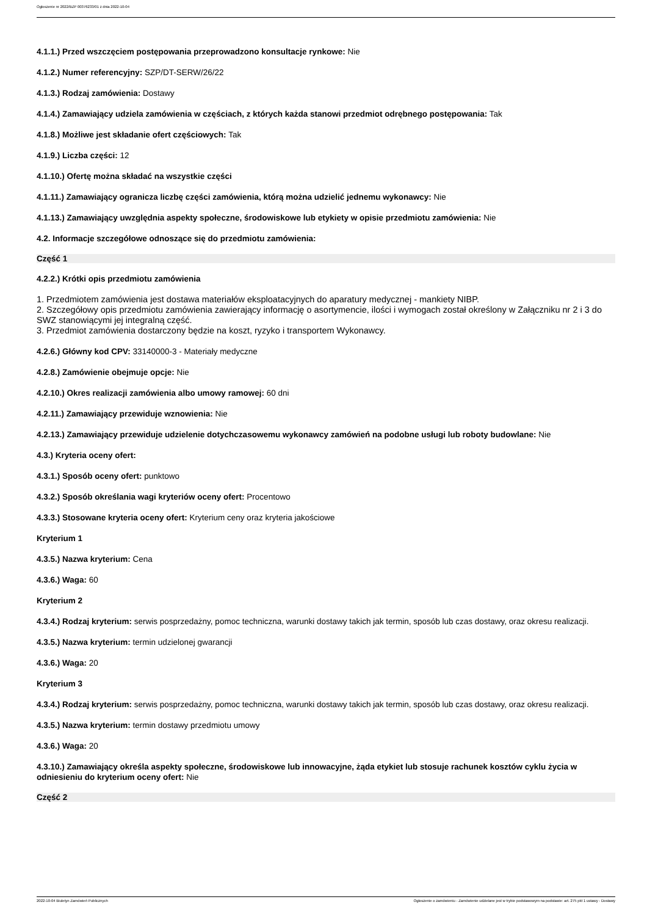Ogłoszenie nr 2022/BZP 00376233/01 z dnia 2022-10-04
4.1.1.) Przed wszczęciem postępowania przeprowadzono konsultacje rynkowe: Nie
4.1.2.) Numer referencyjny: SZP/DT-SERW/26/22
4.1.3.) Rodzaj zamówienia: Dostawy
4.1.4.) Zamawiający udziela zamówienia w częściach, z których każda stanowi przedmiot odrębnego postępowania: Tak
4.1.8.) Możliwe jest składanie ofert częściowych: Tak
4.1.9.) Liczba części: 12
4.1.10.) Ofertę można składać na wszystkie części
4.1.11.) Zamawiający ogranicza liczbę części zamówienia, którą można udzielić jednemu wykonawcy: Nie
4.1.13.) Zamawiający uwzględnia aspekty społeczne, środowiskowe lub etykiety w opisie przedmiotu zamówienia: Nie
4.2. Informacje szczegółowe odnoszące się do przedmiotu zamówienia:
Część 1
4.2.2.) Krótki opis przedmiotu zamówienia
1. Przedmiotem zamówienia jest dostawa materiałów eksploatacyjnych do aparatury medycznej - mankiety NIBP.
2. Szczegółowy opis przedmiotu zamówienia zawierający informację o asortymencie, ilości i wymogach został określony w Załączniku nr 2 i 3 do SWZ stanowiącymi jej integralną część.
3. Przedmiot zamówienia dostarczony będzie na koszt, ryzyko i transportem Wykonawcy.
4.2.6.) Główny kod CPV: 33140000-3 - Materiały medyczne
4.2.8.) Zamówienie obejmuje opcje: Nie
4.2.10.) Okres realizacji zamówienia albo umowy ramowej: 60 dni
4.2.11.) Zamawiający przewiduje wznowienia: Nie
4.2.13.) Zamawiający przewiduje udzielenie dotychczasowemu wykonawcy zamówień na podobne usługi lub roboty budowlane: Nie
4.3.) Kryteria oceny ofert:
4.3.1.) Sposób oceny ofert: punktowo
4.3.2.) Sposób określania wagi kryteriów oceny ofert: Procentowo
4.3.3.) Stosowane kryteria oceny ofert: Kryterium ceny oraz kryteria jakościowe
Kryterium 1
4.3.5.) Nazwa kryterium: Cena
4.3.6.) Waga: 60
Kryterium 2
4.3.4.) Rodzaj kryterium: serwis posprzedażny, pomoc techniczna, warunki dostawy takich jak termin, sposób lub czas dostawy, oraz okresu realizacji.
4.3.5.) Nazwa kryterium: termin udzielonej gwarancji
4.3.6.) Waga: 20
Kryterium 3
4.3.4.) Rodzaj kryterium: serwis posprzedażny, pomoc techniczna, warunki dostawy takich jak termin, sposób lub czas dostawy, oraz okresu realizacji.
4.3.5.) Nazwa kryterium: termin dostawy przedmiotu umowy
4.3.6.) Waga: 20
4.3.10.) Zamawiający określa aspekty społeczne, środowiskowe lub innowacyjne, żąda etykiet lub stosuje rachunek kosztów cyklu życia w odniesieniu do kryterium oceny ofert: Nie
Część 2
2022-10-04 Biuletyn Zamówień Publicznych Ogłoszenie o zamówieniu - Zamówienie udzielane jest w trybie podstawowym na podstawie: art. 275 pkt 1 ustawy - Dostawy